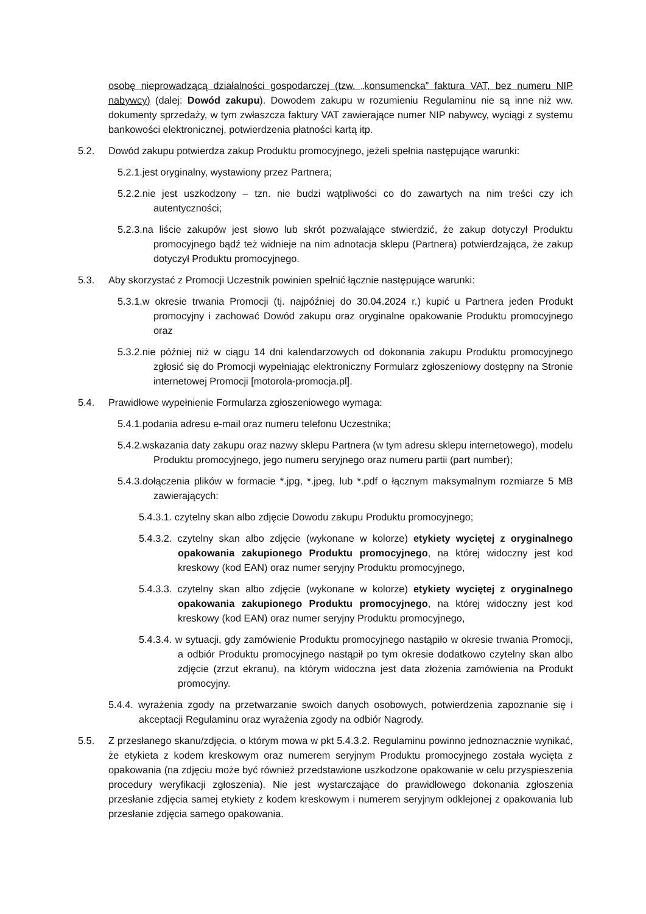osobę nieprowadzącą działalności gospodarczej (tzw. „konsumencka” faktura VAT, bez numeru NIP nabywcy) (dalej: Dowód zakupu). Dowodem zakupu w rozumieniu Regulaminu nie są inne niż ww. dokumenty sprzedaży, w tym zwłaszcza faktury VAT zawierające numer NIP nabywcy, wyciągi z systemu bankowości elektronicznej, potwierdzenia płatności kartą itp.
5.2. Dowód zakupu potwierdza zakup Produktu promocyjnego, jeżeli spełnia następujące warunki:
5.2.1.jest oryginalny, wystawiony przez Partnera;
5.2.2.nie jest uszkodzony – tzn. nie budzi wątpliwości co do zawartych na nim treści czy ich autentyczności;
5.2.3.na liście zakupów jest słowo lub skrót pozwalające stwierdzić, że zakup dotyczył Produktu promocyjnego bądź też widnieje na nim adnotacja sklepu (Partnera) potwierdzająca, że zakup dotyczył Produktu promocyjnego.
5.3. Aby skorzystać z Promocji Uczestnik powinien spełnić łącznie następujące warunki:
5.3.1.w okresie trwania Promocji (tj. najpóźniej do 30.04.2024 r.) kupić u Partnera jeden Produkt promocyjny i zachować Dowód zakupu oraz oryginalne opakowanie Produktu promocyjnego oraz
5.3.2.nie później niż w ciągu 14 dni kalendarzowych od dokonania zakupu Produktu promocyjnego zgłosić się do Promocji wypełniając elektroniczny Formularz zgłoszeniowy dostępny na Stronie internetowej Promocji [motorola-promocja.pl].
5.4. Prawidłowe wypełnienie Formularza zgłoszeniowego wymaga:
5.4.1.podania adresu e-mail oraz numeru telefonu Uczestnika;
5.4.2.wskazania daty zakupu oraz nazwy sklepu Partnera (w tym adresu sklepu internetowego), modelu Produktu promocyjnego, jego numeru seryjnego oraz numeru partii (part number);
5.4.3.dołączenia plików w formacie *.jpg, *.jpeg, lub *.pdf o łącznym maksymalnym rozmiarze 5 MB zawierających:
5.4.3.1. czytelny skan albo zdjęcie Dowodu zakupu Produktu promocyjnego;
5.4.3.2. czytelny skan albo zdjęcie (wykonane w kolorze) etykiety wyciętej z oryginalnego opakowania zakupionego Produktu promocyjnego, na której widoczny jest kod kreskowy (kod EAN) oraz numer seryjny Produktu promocyjnego,
5.4.3.3. czytelny skan albo zdjęcie (wykonane w kolorze) etykiety wyciętej z oryginalnego opakowania zakupionego Produktu promocyjnego, na której widoczny jest kod kreskowy (kod EAN) oraz numer seryjny Produktu promocyjnego,
5.4.3.4. w sytuacji, gdy zamówienie Produktu promocyjnego nastąpiło w okresie trwania Promocji, a odbiór Produktu promocyjnego nastąpił po tym okresie dodatkowo czytelny skan albo zdjęcie (zrzut ekranu), na którym widoczna jest data złożenia zamówienia na Produkt promocyjny.
5.4.4. wyrażenia zgody na przetwarzanie swoich danych osobowych, potwierdzenia zapoznanie się i akceptacji Regulaminu oraz wyrażenia zgody na odbiór Nagrody.
5.5. Z przesłanego skanu/zdjęcia, o którym mowa w pkt 5.4.3.2. Regulaminu powinno jednoznacznie wynikać, że etykieta z kodem kreskowym oraz numerem seryjnym Produktu promocyjnego została wycięta z opakowania (na zdjęciu może być również przedstawione uszkodzone opakowanie w celu przyspieszenia procedury weryfikacji zgłoszenia). Nie jest wystarczające do prawidłowego dokonania zgłoszenia przesłanie zdjęcia samej etykiety z kodem kreskowym i numerem seryjnym odklejonej z opakowania lub przesłanie zdjęcia samego opakowania.